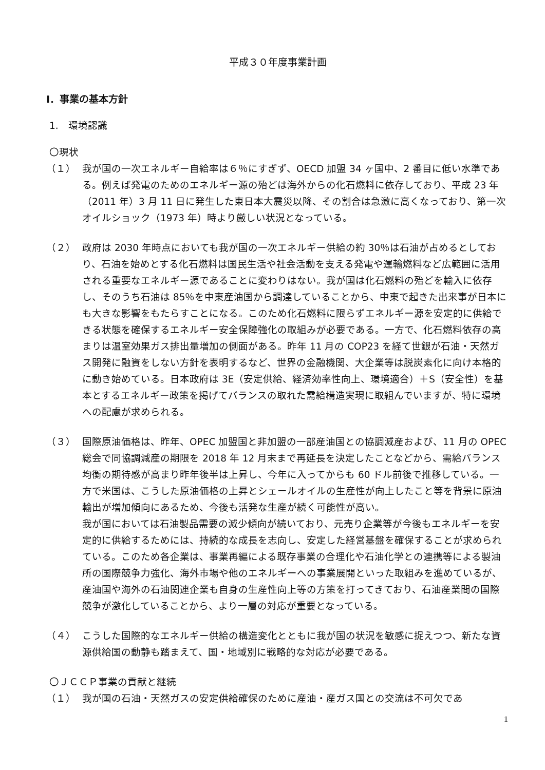平成３０年度事業計画
Ⅰ．事業の基本方針
1.　環境認識
〇現状
（１） 我が国の一次エネルギー自給率は６％にすぎず、OECD 加盟 34 ヶ国中、2 番目に低い水準である。例えば発電のためのエネルギー源の殆どは海外からの化石燃料に依存しており、平成 23 年（2011 年）3 月 11 日に発生した東日本大震災以降、その割合は急激に高くなっており、第一次オイルショック（1973 年）時より厳しい状況となっている。
（２） 政府は 2030 年時点においても我が国の一次エネルギー供給の約 30％は石油が占めるとしており、石油を始めとする化石燃料は国民生活や社会活動を支える発電や運輸燃料など広範囲に活用される重要なエネルギー源であることに変わりはない。我が国は化石燃料の殆どを輸入に依存し、そのうち石油は 85％を中東産油国から調達していることから、中東で起きた出来事が日本にも大きな影響をもたらすことになる。このため化石燃料に限らずエネルギー源を安定的に供給できる状態を確保するエネルギー安全保障強化の取組みが必要である。一方で、化石燃料依存の高まりは温室効果ガス排出量増加の側面がある。昨年 11 月の COP23 を経て世銀が石油・天然ガス開発に融資をしない方針を表明するなど、世界の金融機関、大企業等は脱炭素化に向け本格的に動き始めている。日本政府は 3E（安定供給、経済効率性向上、環境適合）＋S（安全性）を基本とするエネルギー政策を掲げてバランスの取れた需給構造実現に取組んでいますが、特に環境への配慮が求められる。
（３） 国際原油価格は、昨年、OPEC 加盟国と非加盟の一部産油国との協調減産および、11 月の OPEC 総会で同協調減産の期限を 2018 年 12 月末まで再延長を決定したことなどから、需給バランス均衡の期待感が高まり昨年後半は上昇し、今年に入ってからも 60 ドル前後で推移している。一方で米国は、こうした原油価格の上昇とシェールオイルの生産性が向上したこと等を背景に原油輸出が増加傾向にあるため、今後も活発な生産が続く可能性が高い。
我が国においては石油製品需要の減少傾向が続いており、元売り企業等が今後もエネルギーを安定的に供給するためには、持続的な成長を志向し、安定した経営基盤を確保することが求められている。このため各企業は、事業再編による既存事業の合理化や石油化学との連携等による製油所の国際競争力強化、海外市場や他のエネルギーへの事業展開といった取組みを進めているが、産油国や海外の石油関連企業も自身の生産性向上等の方策を打ってきており、石油産業間の国際競争が激化していることから、より一層の対応が重要となっている。
（４） こうした国際的なエネルギー供給の構造変化とともに我が国の状況を敏感に捉えつつ、新たな資源供給国の動静も踏まえて、国・地域別に戦略的な対応が必要である。
〇ＪＣＣＰ事業の貢献と継続
（１） 我が国の石油・天然ガスの安定供給確保のために産油・産ガス国との交流は不可欠であ
1